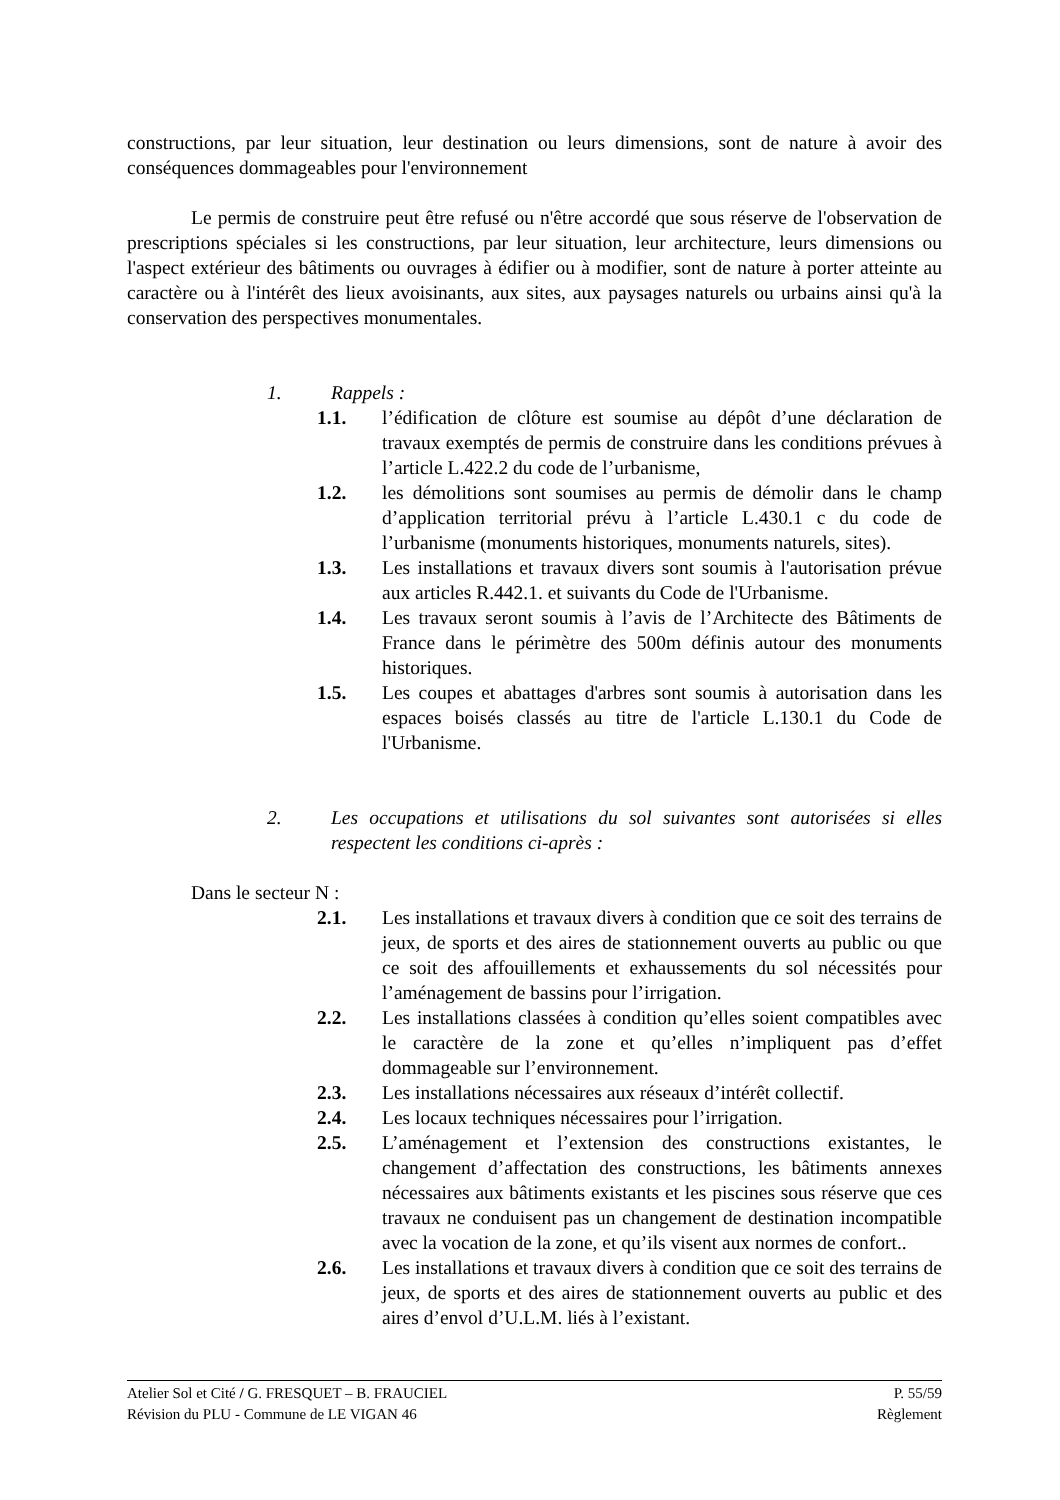constructions, par leur situation, leur destination ou leurs dimensions, sont de nature à avoir des conséquences dommageables pour l'environnement
Le permis de construire peut être refusé ou n'être accordé que sous réserve de l'observation de prescriptions spéciales si les constructions, par leur situation, leur architecture, leurs dimensions ou l'aspect extérieur des bâtiments ou ouvrages à édifier ou à modifier, sont de nature à porter atteinte au caractère ou à l'intérêt des lieux avoisinants, aux sites, aux paysages naturels ou urbains ainsi qu'à la conservation des perspectives monumentales.
1. Rappels :
1.1. l’édification de clôture est soumise au dépôt d’une déclaration de travaux exemptés de permis de construire dans les conditions prévues à l’article L.422.2 du code de l’urbanisme,
1.2. les démolitions sont soumises au permis de démolir dans le champ d’application territorial prévu à l’article L.430.1 c du code de l’urbanisme (monuments historiques, monuments naturels, sites).
1.3. Les installations et travaux divers sont soumis à l'autorisation prévue aux articles R.442.1. et suivants du Code de l'Urbanisme.
1.4. Les travaux seront soumis à l’avis de l’Architecte des Bâtiments de France dans le périmètre des 500m définis autour des monuments historiques.
1.5. Les coupes et abattages d'arbres sont soumis à autorisation dans les espaces boisés classés au titre de l'article L.130.1 du Code de l'Urbanisme.
2. Les occupations et utilisations du sol suivantes sont autorisées si elles respectent les conditions ci-après :
Dans le secteur N :
2.1. Les installations et travaux divers à condition que ce soit des terrains de jeux, de sports et des aires de stationnement ouverts au public ou que ce soit des affouillements et exhaussements du sol nécessités pour l’aménagement de bassins pour l’irrigation.
2.2. Les installations classées à condition qu’elles soient compatibles avec le caractère de la zone et qu’elles n’impliquent pas d’effet dommageable sur l’environnement.
2.3. Les installations nécessaires aux réseaux d’intérêt collectif.
2.4. Les locaux techniques nécessaires pour l’irrigation.
2.5. L’aménagement et l’extension des constructions existantes, le changement d’affectation des constructions, les bâtiments annexes nécessaires aux bâtiments existants et les piscines sous réserve que ces travaux ne conduisent pas un changement de destination incompatible avec la vocation de la zone, et qu’ils visent aux normes de confort..
2.6. Les installations et travaux divers à condition que ce soit des terrains de jeux, de sports et des aires de stationnement ouverts au public et des aires d’envol d’U.L.M. liés à l’existant.
Atelier Sol et Cité / G. FRESQUET – B. FRAUCIEL P. 55/59
Révision du PLU - Commune de LE VIGAN 46 Règlement